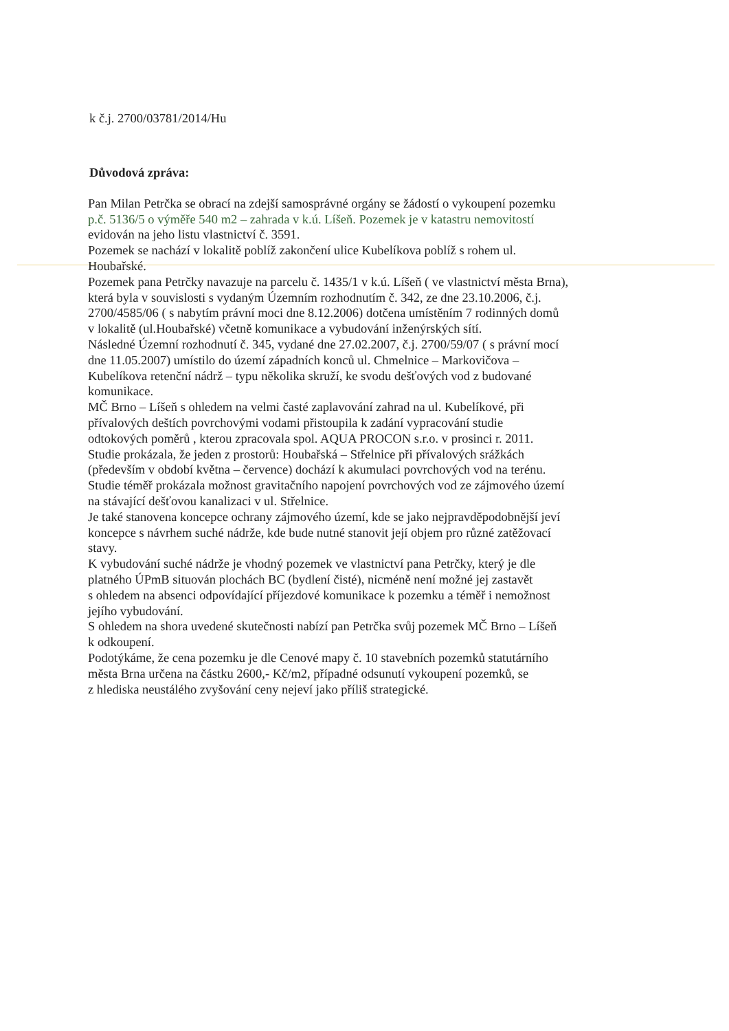k č.j. 2700/03781/2014/Hu
Důvodová zpráva:
Pan Milan Petrčka se obrací na zdejší samosprávné orgány se žádostí o vykoupení pozemku
p.č. 5136/5 o výměře 540 m2 – zahrada v k.ú. Líšeň. Pozemek je v katastru nemovitostí
evidován na jeho listu vlastnictví č. 3591.
Pozemek se nachází v lokalitě poblíž zakončení ulice Kubelíkova poblíž s rohem ul.
Houbařské.
Pozemek pana Petrčky navazuje na parcelu č. 1435/1 v k.ú. Líšeň ( ve vlastnictví města Brna),
která byla v souvislosti s vydaným Územním rozhodnutím č. 342, ze dne 23.10.2006, č.j.
2700/4585/06 ( s nabytím právní moci dne 8.12.2006) dotčena umístěním 7 rodinných domů
v lokalitě (ul.Houbařské) včetně komunikace a vybudování inženýrských sítí.
Následné Územní rozhodnutí č. 345, vydané dne 27.02.2007, č.j. 2700/59/07 ( s právní mocí
dne 11.05.2007) umístilo do území západních konců ul. Chmelnice – Markovičova –
Kubelíkova retenční nádrž – typu několika skruží, ke svodu dešťových vod z budované
komunikace.
MČ Brno – Líšeň s ohledem na velmi časté zaplavování zahrad na ul. Kubelíkové, při
přívalových deštích povrchovými vodami přistoupila k zadání vypracování studie
odtokových poměrů , kterou zpracovala spol. AQUA PROCON s.r.o. v prosinci r. 2011.
Studie prokázala, že jeden z prostorů: Houbařská – Střelnice při přívalových srážkách
(především v období května – července) dochází k akumulaci povrchových vod na terénu.
Studie téměř prokázala možnost gravitačního napojení povrchových vod ze zájmového území
na stávající dešťovou kanalizaci v ul. Střelnice.
Je také stanovena koncepce ochrany zájmového území, kde se jako nejpravděpodobnější jeví
koncepce s návrhem suché nádrže, kde bude nutné stanovit její objem pro různé zatěžovací
stavy.
K vybudování suché nádrže je vhodný pozemek ve vlastnictví pana Petrčky, který je dle
platného ÚPmB situován plochách BC (bydlení čisté), nicméně není možné jej zastavět
s ohledem na absenci odpovídající příjezdové komunikace k pozemku a téměř i nemožnost
jejího vybudování.
S ohledem na shora uvedené skutečnosti nabízí pan Petrčka svůj pozemek MČ Brno – Líšeň
k odkoupení.
Podotýkáme, že cena pozemku je dle Cenové mapy č. 10 stavebních pozemků statutárního
města Brna určena na částku 2600,- Kč/m2, případné odsunutí vykoupení pozemků, se
z hlediska neustálého zvyšování ceny nejeví jako příliš strategické.